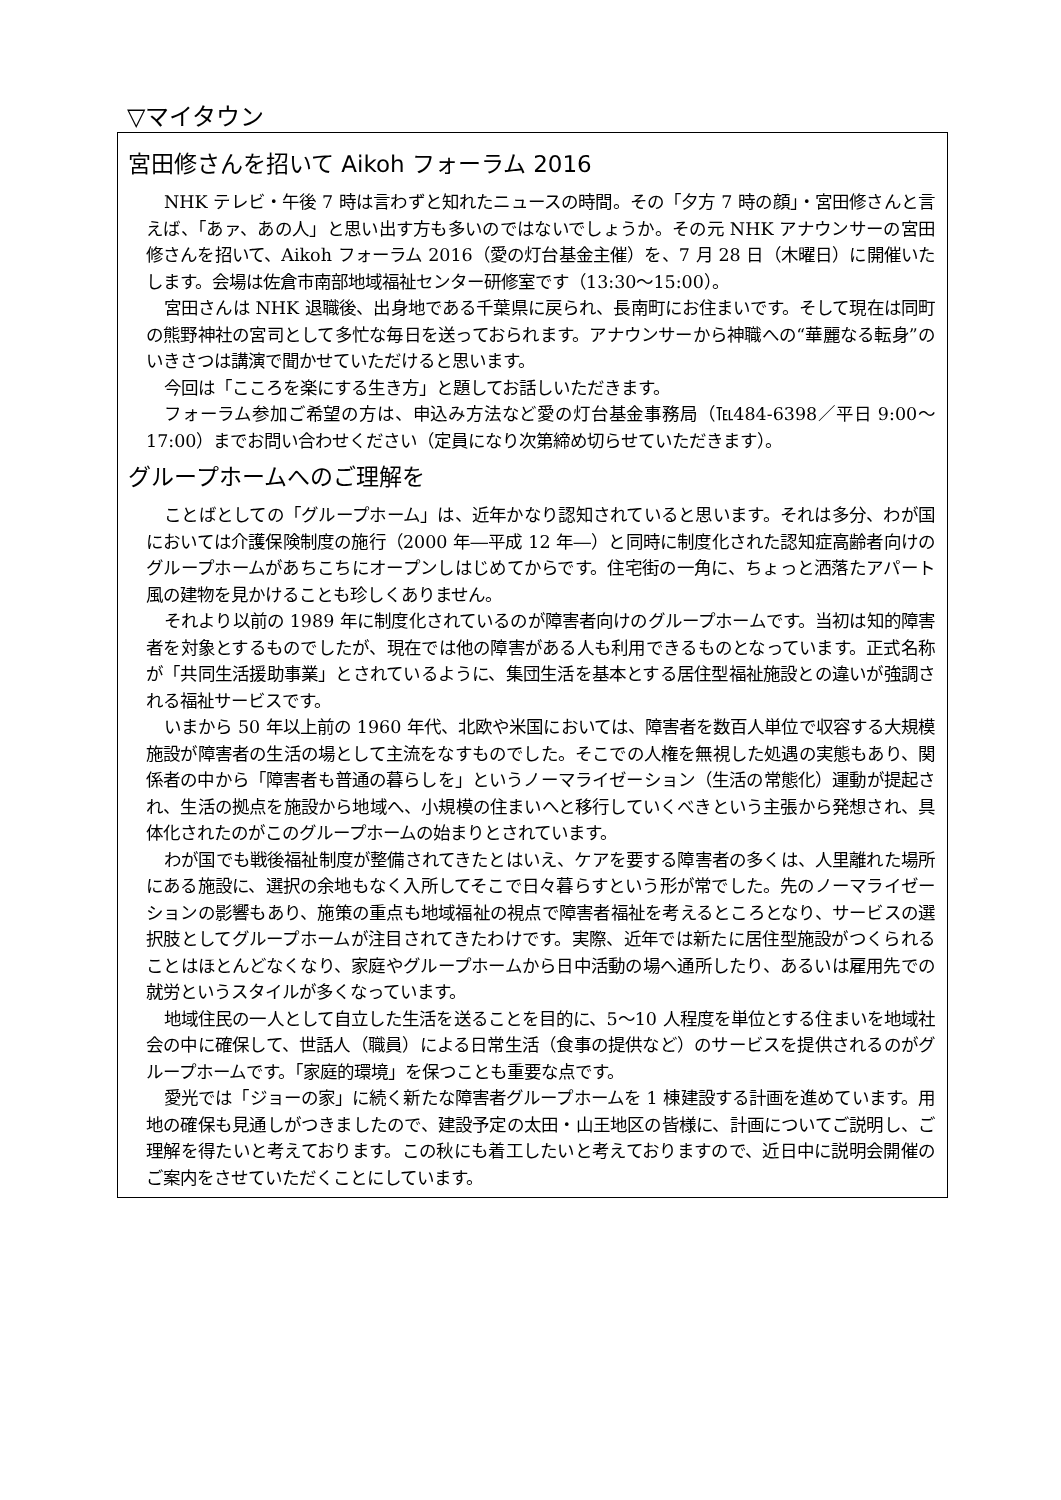▽マイタウン
宮田修さんを招いて Aikoh フォーラム 2016
NHK テレビ・午後 7 時は言わずと知れたニュースの時間。その「夕方 7 時の顔」・宮田修さんと言えば、「あァ、あの人」と思い出す方も多いのではないでしょうか。その元 NHK アナウンサーの宮田修さんを招いて、Aikoh フォーラム 2016（愛の灯台基金主催）を、7 月 28 日（木曜日）に開催いたします。会場は佐倉市南部地域福祉センター研修室です（13:30～15:00）。
宮田さんは NHK 退職後、出身地である千葉県に戻られ、長南町にお住まいです。そして現在は同町の熊野神社の宮司として多忙な毎日を送っておられます。アナウンサーから神職への“華麗なる転身”のいきさつは講演で聞かせていただけると思います。
今回は「こころを楽にする生き方」と題してお話しいただきます。
フォーラム参加ご希望の方は、申込み方法など愛の灯台基金事務局（℡484-6398／平日 9:00～17:00）までお問い合わせください（定員になり次第締め切らせていただきます）。
グループホームへのご理解を
ことばとしての「グループホーム」は、近年かなり認知されていると思います。それは多分、わが国においては介護保険制度の施行（2000 年―平成 12 年―）と同時に制度化された認知症高齢者向けのグループホームがあちこちにオープンしはじめてからです。住宅街の一角に、ちょっと洒落たアパート風の建物を見かけることも珍しくありません。
それより以前の 1989 年に制度化されているのが障害者向けのグループホームです。当初は知的障害者を対象とするものでしたが、現在では他の障害がある人も利用できるものとなっています。正式名称が「共同生活援助事業」とされているように、集団生活を基本とする居住型福祉施設との違いが強調される福祉サービスです。
いまから 50 年以上前の 1960 年代、北欧や米国においては、障害者を数百人単位で収容する大規模施設が障害者の生活の場として主流をなすものでした。そこでの人権を無視した処遇の実態もあり、関係者の中から「障害者も普通の暮らしを」というノーマライゼーション（生活の常態化）運動が提起され、生活の拠点を施設から地域へ、小規模の住まいへと移行していくべきという主張から発想され、具体化されたのがこのグループホームの始まりとされています。
わが国でも戦後福祉制度が整備されてきたとはいえ、ケアを要する障害者の多くは、人里離れた場所にある施設に、選択の余地もなく入所してそこで日々暮らすという形が常でした。先のノーマライゼーションの影響もあり、施策の重点も地域福祉の視点で障害者福祉を考えるところとなり、サービスの選択肢としてグループホームが注目されてきたわけです。実際、近年では新たに居住型施設がつくられることはほとんどなくなり、家庭やグループホームから日中活動の場へ通所したり、あるいは雇用先での就労というスタイルが多くなっています。
地域住民の一人として自立した生活を送ることを目的に、5～10 人程度を単位とする住まいを地域社会の中に確保して、世話人（職員）による日常生活（食事の提供など）のサービスを提供されるのがグループホームです。「家庭的環境」を保つことも重要な点です。
愛光では「ジョーの家」に続く新たな障害者グループホームを 1 棟建設する計画を進めています。用地の確保も見通しがつきましたので、建設予定の太田・山王地区の皆様に、計画についてご説明し、ご理解を得たいと考えております。この秋にも着工したいと考えておりますので、近日中に説明会開催のご案内をさせていただくことにしています。